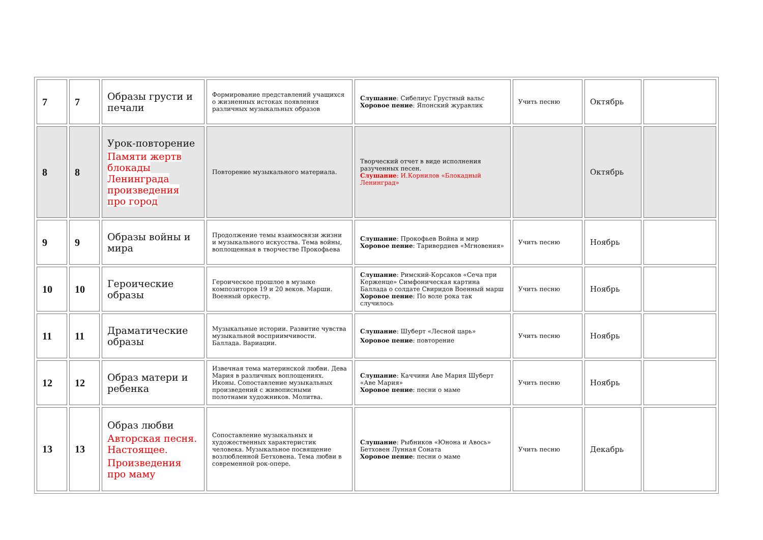| 7 | 7 | Образы грусти и печали | Формирование представлений учащихся о жизненных истоках появления различных музыкальных образов | Слушание : Сибелиус Грустный вальс Хоровое пение : Японский журавлик | Учить песню | Октябрь | |
| 8 | 8 | Урок-повторение Памяти жертв блокады Ленинграда произведения про город | Повторение музыкального материала. | Творческий отчет в виде исполнения разученных песен. Слушание : И.Корнилов «Блокадный Ленинград» | | Октябрь | |
| 9 | 9 | Образы войны и мира | Продолжение темы взаимосвязи жизни и музыкального искусства. Тема войны, воплощенная в творчестве Прокофьева | Слушание : Прокофьев Война и мир Хоровое пение : Таривердиев «Мгновения» | Учить песню | Ноябрь | |
| 10 | 10 | Героические образы | Героическое прошлое в музыке композиторов 19 и 20 веков. Марши. Военный оркестр. | Слушание : Римский-Корсаков «Сеча при Керженце» Симфоническая картина Баллада о солдате Свиридов Военный марш Хоровое пение : По воле рока так случилось | Учить песню | Ноябрь | |
| 11 | 11 | Драматические образы | Музыкальные истории. Развитие чувства музыкальной восприимчивости. Баллада. Вариации. | Слушание : Шуберт «Лесной царь» Хоровое пение : повторение | Учить песню | Ноябрь | |
| 12 | 12 | Образ матери и ребенка | Извечная тема материнской любви. Дева Мария в различных воплощениях. Иконы. Сопоставление музыкальных произведений с живописными полотнами художников. Молитва. | Слушание : Каччини Аве Мария Шуберт «Аве Мария» Хоровое пение : песни о маме | Учить песню | Ноябрь | |
| 13 | 13 | Образ любви Авторская песня. Настоящее. Произведения про маму | Сопоставление музыкальных и художественных характеристик человека. Музыкальное посвящение возлюбленной Бетховена. Тема любви в современной рок-опере. | Слушание : Рыбников «Юнона и Авось» Бетховен Лунная Соната Хоровое пение : песни о маме | Учить песню | Декабрь | |